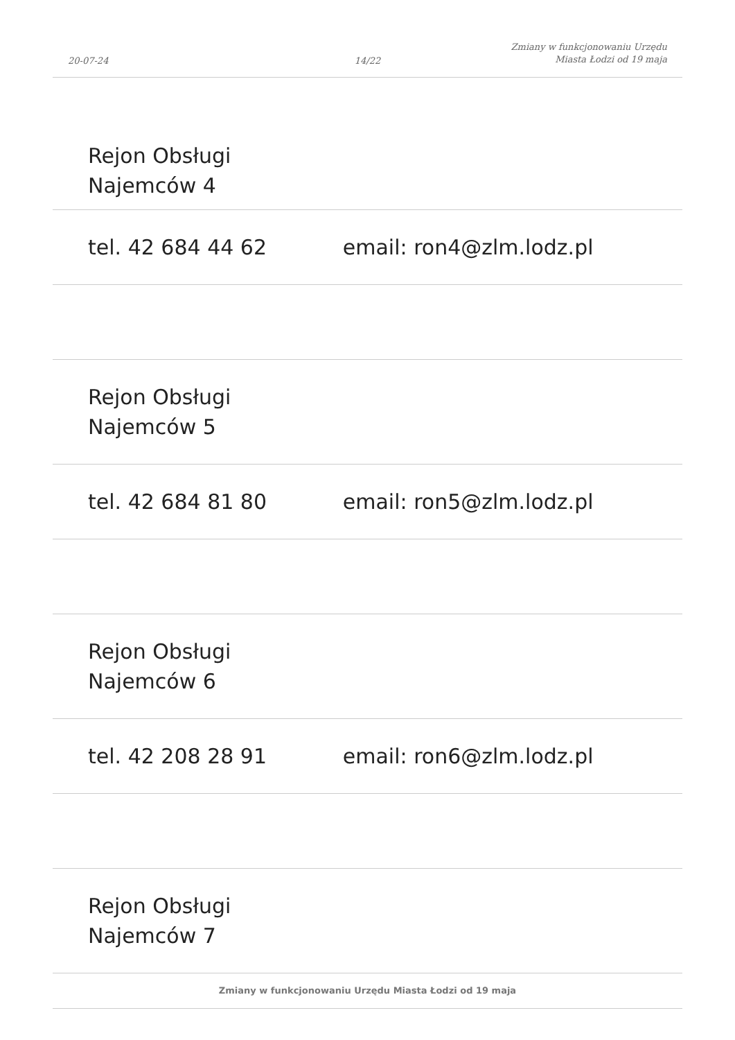20-07-24
14/22
Zmiany w funkcjonowaniu Urzędu
Miasta Łodzi od 19 maja
| Rejon Obsługi Najemców 4 | |
| tel. 42 684 44 62 | email: ron4@zlm.lodz.pl |
| Rejon Obsługi Najemców 5 | |
| tel. 42 684 81 80 | email: ron5@zlm.lodz.pl |
| Rejon Obsługi Najemców 6 | |
| tel. 42 208 28 91 | email: ron6@zlm.lodz.pl |
| Rejon Obsługi Najemców 7 | |
Zmiany w funkcjonowaniu Urzędu Miasta Łodzi od 19 maja